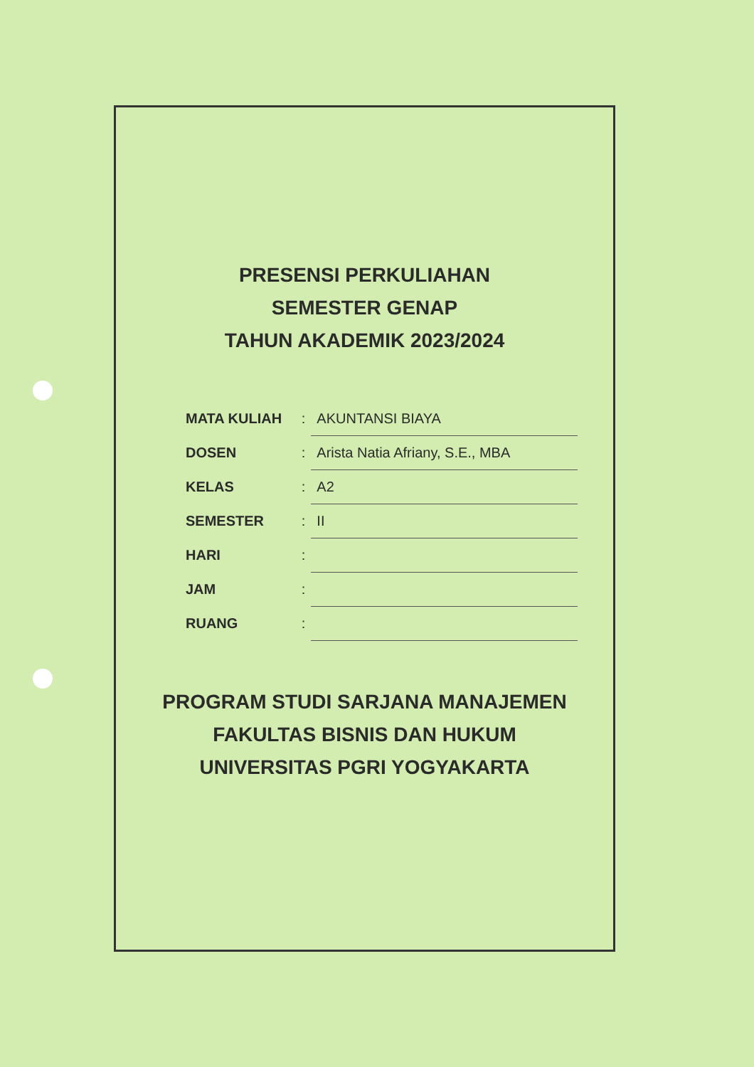PRESENSI PERKULIAHAN
SEMESTER GENAP
TAHUN AKADEMIK 2023/2024
| MATA KULIAH | : | AKUNTANSI BIAYA |
| DOSEN | : | Arista Natia Afriany, S.E., MBA |
| KELAS | : | A2 |
| SEMESTER | : | II |
| HARI | : | |
| JAM | : | |
| RUANG | : | |
PROGRAM STUDI SARJANA MANAJEMEN
FAKULTAS BISNIS DAN HUKUM
UNIVERSITAS PGRI YOGYAKARTA